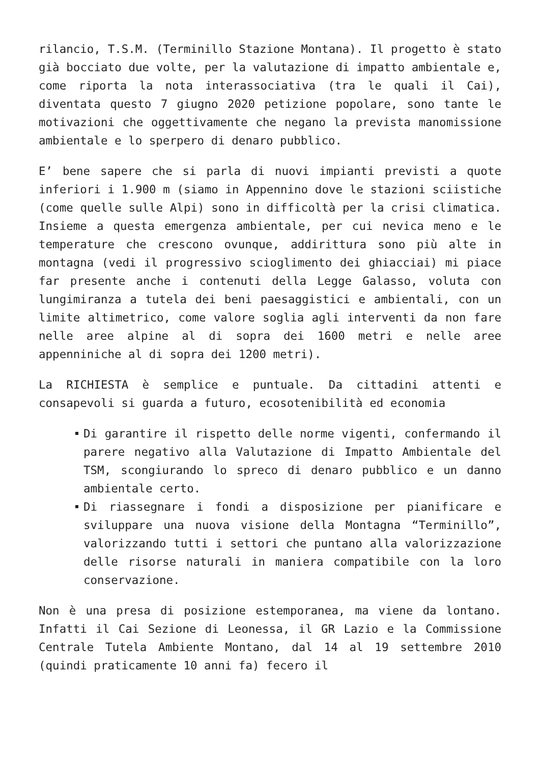rilancio, T.S.M. (Terminillo Stazione Montana). Il progetto è stato già bocciato due volte, per la valutazione di impatto ambientale e, come riporta la nota interassociativa (tra le quali il Cai), diventata questo 7 giugno 2020 petizione popolare, sono tante le motivazioni che oggettivamente che negano la prevista manomissione ambientale e lo sperpero di denaro pubblico.
E’ bene sapere che si parla di nuovi impianti previsti a quote inferiori i 1.900 m (siamo in Appennino dove le stazioni sciistiche (come quelle sulle Alpi) sono in difficoltà per la crisi climatica. Insieme a questa emergenza ambientale, per cui nevica meno e le temperature che crescono ovunque, addirittura sono più alte in montagna (vedi il progressivo scioglimento dei ghiacciai) mi piace far presente anche i contenuti della Legge Galasso, voluta con lungimiranza a tutela dei beni paesaggistici e ambientali, con un limite altimetrico, come valore soglia agli interventi da non fare nelle aree alpine al di sopra dei 1600 metri e nelle aree appenniniche al di sopra dei 1200 metri).
La RICHIESTA è semplice e puntuale. Da cittadini attenti e consapevoli si guarda a futuro, ecosotenibilità ed economia
Di garantire il rispetto delle norme vigenti, confermando il parere negativo alla Valutazione di Impatto Ambientale del TSM, scongiurando lo spreco di denaro pubblico e un danno ambientale certo.
Di riassegnare i fondi a disposizione per pianificare e sviluppare una nuova visione della Montagna “Terminillo”, valorizzando tutti i settori che puntano alla valorizzazione delle risorse naturali in maniera compatibile con la loro conservazione.
Non è una presa di posizione estemporanea, ma viene da lontano. Infatti il Cai Sezione di Leonessa, il GR Lazio e la Commissione Centrale Tutela Ambiente Montano, dal 14 al 19 settembre 2010 (quindi praticamente 10 anni fa) fecero il